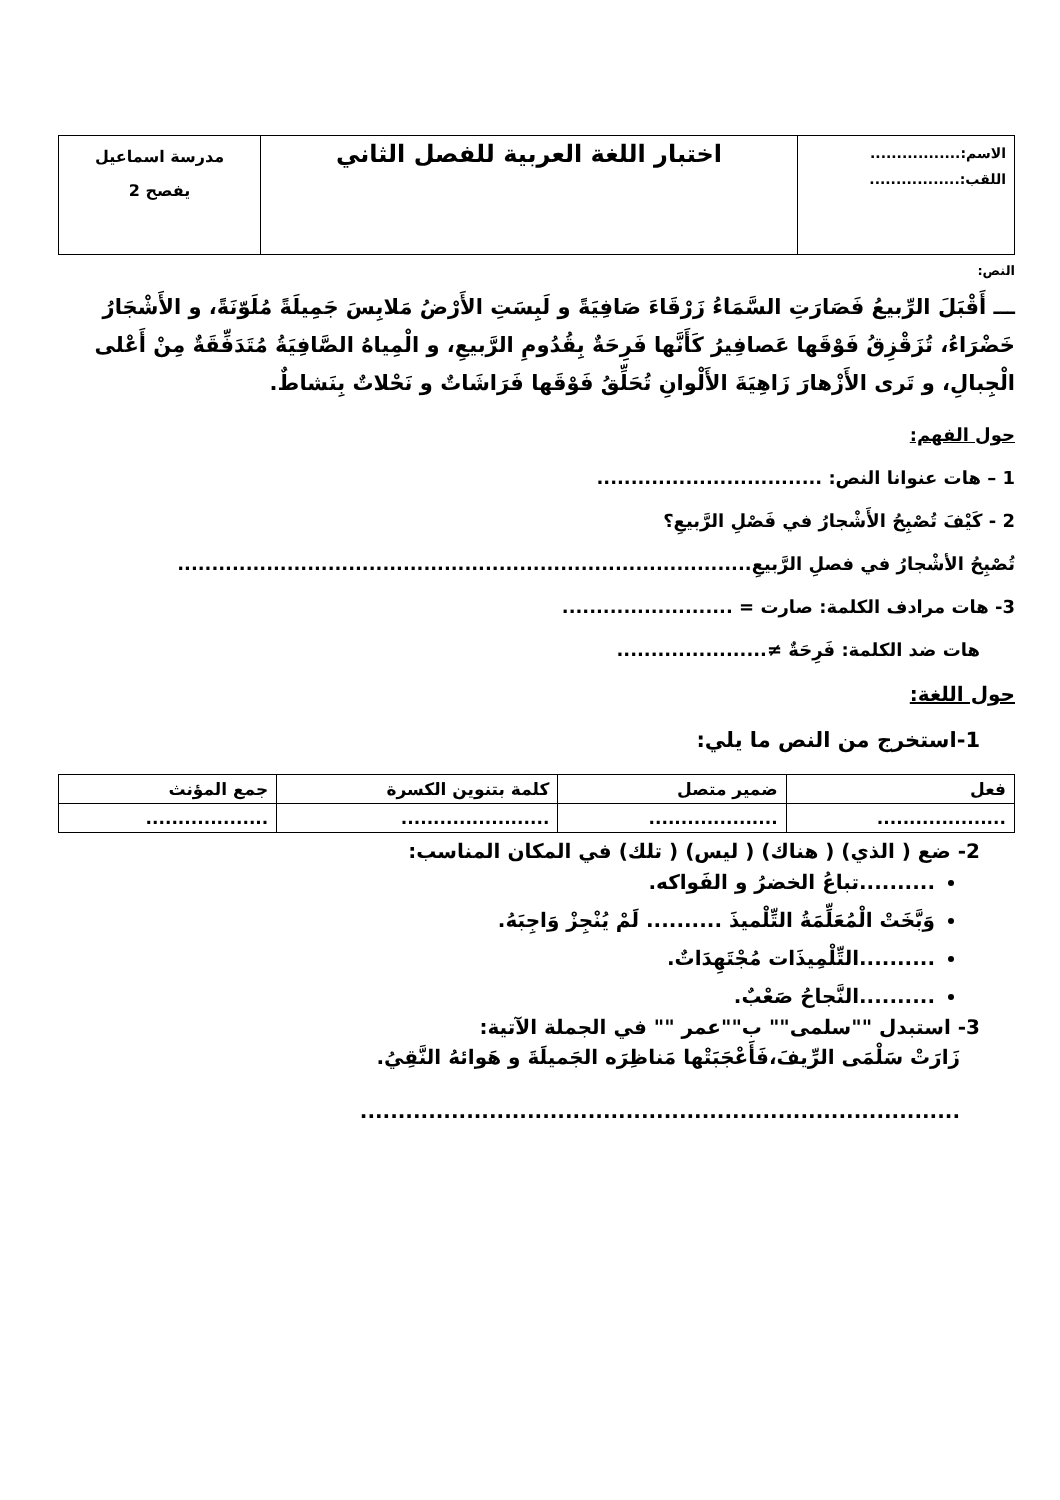| الاسم:................. اللقب:................. | اختبار اللغة العربية للفصل الثاني | مدرسة اسماعيل يفصح 2 |
النص:
ـــ أَقْبَلَ الرِّبيعُ فَصَارَتِ السَّمَاءُ زَرْقَاءَ صَافِيَةً و لَبِسَتِ الأَرْضُ مَلابِسَ جَمِيلَةً مُلَوّنَةً، و الأَشْجَارُ خَضْرَاءُ، تُزَقْزِقُ فَوْقَها عَصافِيرُ كَأَنَّها فَرِحَةٌ بِقُدُومِ الرَّبيعِ، و الْمِياهُ الصَّافِيَةُ مُتَدَفِّقَةٌ مِنْ أَعْلى الْجِبالِ، و تَرى الأَزْهارَ زَاهِيَةَ الأَلْوانِ تُحَلِّقُ فَوْقَها فَرَاشَاتٌ و نَحْلاتٌ بِنَشاطٌ.
حول الفهم:
1 – هات عنوانا النص: .................................
2 - كَيْفَ تُصْبِحُ الأَشْجارُ في فَصْلِ الرَّبيعِ؟
تُصْبِحُ الأشْجارُ في فصلِ الرَّبيعِ....................................................................................
3- هات مرادف الكلمة: صارت = .........................
هات ضد الكلمة: فَرِحَةٌ ≠......................
حول اللغة:
1-استخرج من النص ما يلي:
| فعل | ضمير متصل | كلمة بتنوين الكسرة | جمع المؤنث |
| --- | --- | --- | --- |
| .................... | .................... | ....................... | ................... |
2- ضع ( الذي) ( هناك) ( ليس) ( تلك) في المكان المناسب:
..........تباعُ الخضرُ و الفَواكه.
وَبَّخَتْ الْمُعَلِّمَةُ التِّلْميذَ .......... لَمْ يُنْجِزْ وَاجِبَهُ.
..........التِّلْمِيذَات مُجْتَهِدَاتٌ.
..........النَّجاحُ صَعْبٌ.
3- استبدل ""سلمى"" ب""عمر "" في الجملة الآتية:
زَارَتْ سَلْمَى الرِّيفَ،فَأَعْجَبَتْها مَناظِرَه الجَميلَةَ و هَوائهُ النَّقِيُ.
...............................................................................